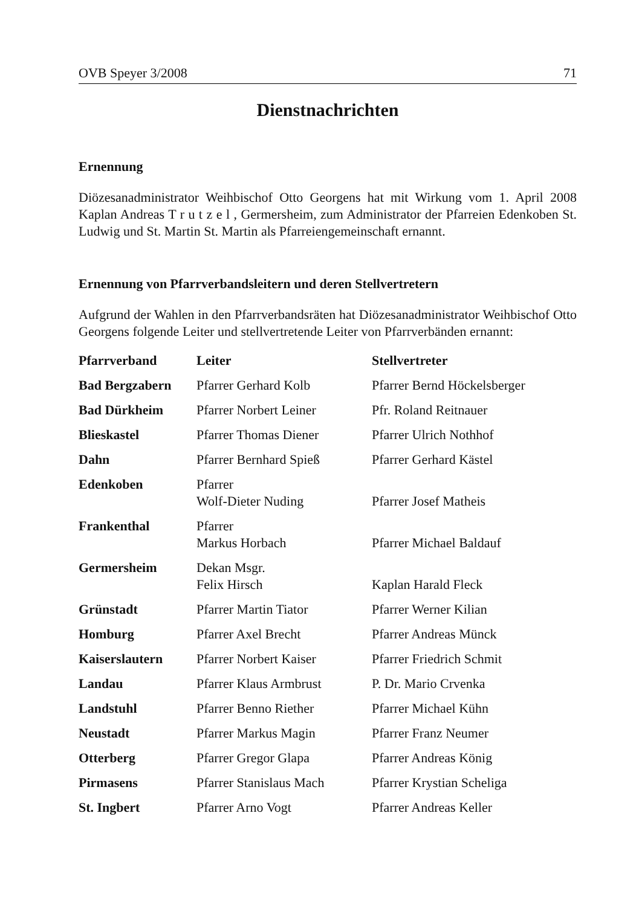OVB Speyer 3/2008 71
Dienstnachrichten
Ernennung
Diözesanadministrator Weihbischof Otto Georgens hat mit Wirkung vom 1. April 2008 Kaplan Andreas T r u t z e l , Germersheim, zum Administrator der Pfarreien Edenkoben St. Ludwig und St. Martin St. Martin als Pfarreiengemeinschaft ernannt.
Ernennung von Pfarrverbandsleitern und deren Stellvertretern
Aufgrund der Wahlen in den Pfarrverbandsräten hat Diözesanadministrator Weihbischof Otto Georgens folgende Leiter und stellvertretende Leiter von Pfarrverbänden ernannt:
| Pfarrverband | Leiter | Stellvertreter |
| --- | --- | --- |
| Bad Bergzabern | Pfarrer Gerhard Kolb | Pfarrer Bernd Höckelsberger |
| Bad Dürkheim | Pfarrer Norbert Leiner | Pfr. Roland Reitnauer |
| Blieskastel | Pfarrer Thomas Diener | Pfarrer Ulrich Nothhof |
| Dahn | Pfarrer Bernhard Spieß | Pfarrer Gerhard Kästel |
| Edenkoben | Pfarrer Wolf-Dieter Nuding | Pfarrer Josef Matheis |
| Frankenthal | Pfarrer Markus Horbach | Pfarrer Michael Baldauf |
| Germersheim | Dekan Msgr. Felix Hirsch | Kaplan Harald Fleck |
| Grünstadt | Pfarrer Martin Tiator | Pfarrer Werner Kilian |
| Homburg | Pfarrer Axel Brecht | Pfarrer Andreas Münck |
| Kaiserslautern | Pfarrer Norbert Kaiser | Pfarrer Friedrich Schmit |
| Landau | Pfarrer Klaus Armbrust | P. Dr. Mario Crvenka |
| Landstuhl | Pfarrer Benno Riether | Pfarrer Michael Kühn |
| Neustadt | Pfarrer Markus Magin | Pfarrer Franz Neumer |
| Otterberg | Pfarrer Gregor Glapa | Pfarrer Andreas König |
| Pirmasens | Pfarrer Stanislaus Mach | Pfarrer Krystian Scheliga |
| St. Ingbert | Pfarrer Arno Vogt | Pfarrer Andreas Keller |